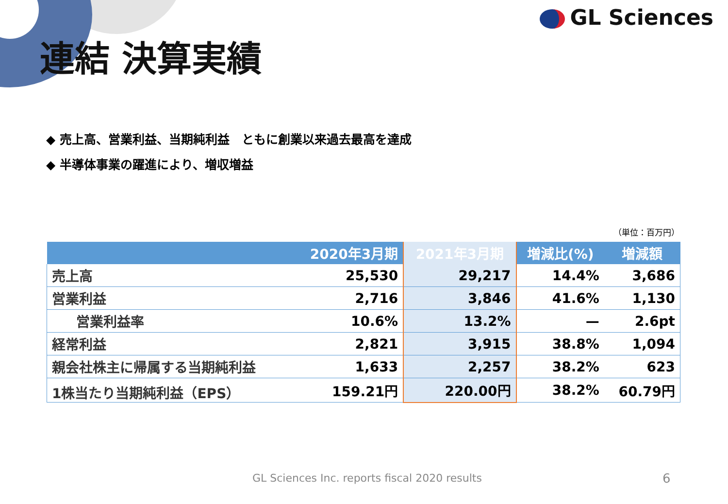GL Sciences
連結 決算実績
◆ 売上高、営業利益、当期純利益　ともに創業以来過去最高を達成
◆ 半導体事業の躍進により、増収増益
（単位：百万円）
| | 2020年3月期 | 2021年3月期 | 増減比(%) | 増減額 |
| --- | --- | --- | --- | --- |
| 売上高 | 25,530 | 29,217 | 14.4% | 3,686 |
| 営業利益 | 2,716 | 3,846 | 41.6% | 1,130 |
| 営業利益率 | 10.6% | 13.2% | — | 2.6pt |
| 経常利益 | 2,821 | 3,915 | 38.8% | 1,094 |
| 親会社株主に帰属する当期純利益 | 1,633 | 2,257 | 38.2% | 623 |
| 1株当たり当期純利益（EPS） | 159.21円 | 220.00円 | 38.2% | 60.79円 |
GL Sciences Inc. reports fiscal 2020 results
6